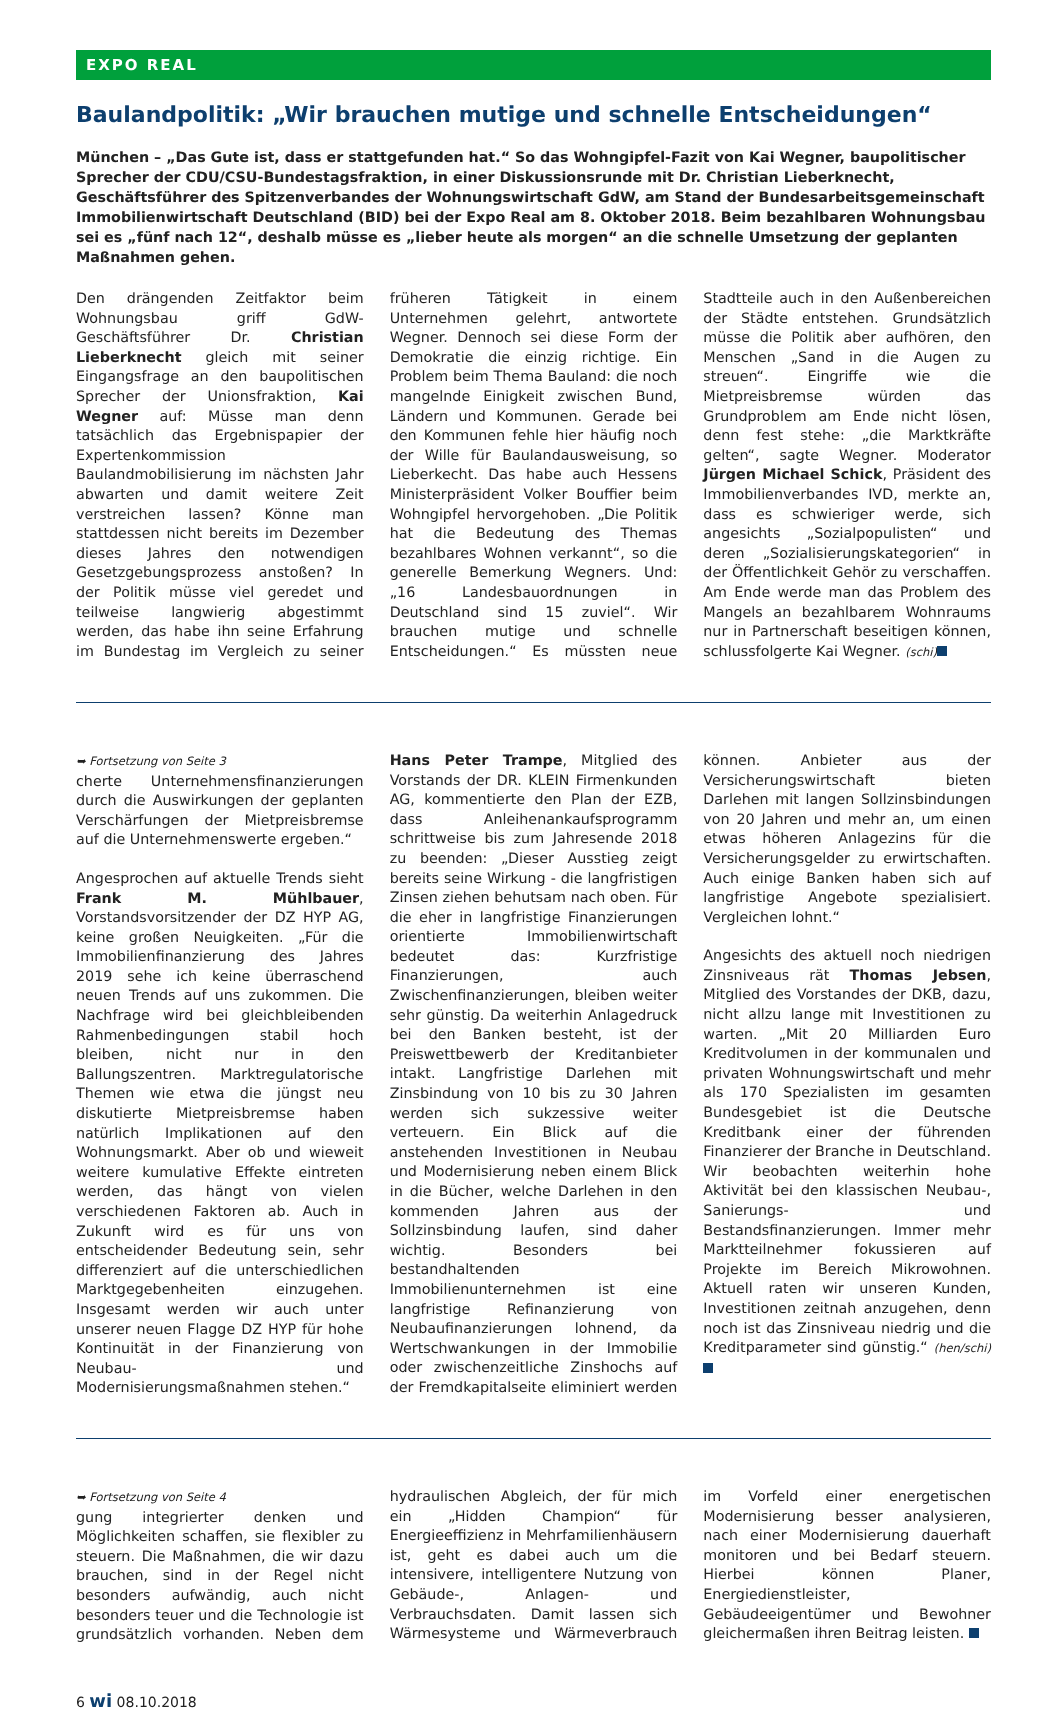EXPO REAL
Baulandpolitik: „Wir brauchen mutige und schnelle Entscheidungen“
München – „Das Gute ist, dass er stattgefunden hat.“ So das Wohngipfel-Fazit von Kai Wegner, baupolitischer Sprecher der CDU/CSU-Bundestagsfraktion, in einer Diskussionsrunde mit Dr. Christian Lieberknecht, Geschäftsführer des Spitzenverbandes der Wohnungswirtschaft GdW, am Stand der Bundesarbeitsgemeinschaft Immobilienwirtschaft Deutschland (BID) bei der Expo Real am 8. Oktober 2018. Beim bezahlbaren Wohnungsbau sei es „fünf nach 12“, deshalb müsse es „lieber heute als morgen“ an die schnelle Umsetzung der geplanten Maßnahmen gehen.
Den drängenden Zeitfaktor beim Wohnungsbau griff GdW-Geschäftsführer Dr. Christian Lieberknecht gleich mit seiner Eingangsfrage an den baupolitischen Sprecher der Unionsfraktion, Kai Wegner auf: Müsse man denn tatsächlich das Ergebnispapier der Expertenkommission Baulandmobilisierung im nächsten Jahr abwarten und damit weitere Zeit verstreichen lassen? Könne man stattdessen nicht bereits im Dezember dieses Jahres den notwendigen Gesetzgebungsprozess anstoßen? In der Politik müsse viel geredet und teilweise langwierig abgestimmt werden, das habe ihn seine Erfahrung im Bundestag im Vergleich zu seiner früheren Tätigkeit in einem Unternehmen gelehrt, antwortete Wegner. Dennoch sei diese Form der Demokratie die einzig richtige. Ein Problem beim Thema Bauland: die noch mangelnde Einigkeit zwischen Bund, Ländern und Kommunen. Gerade bei den Kommunen fehle hier häufig noch der Wille für Baulandausweisung, so Lieberkecht. Das habe auch Hessens Ministerpräsident Volker Bouffier beim Wohngipfel hervorgehoben. „Die Politik hat die Bedeutung des Themas bezahlbares Wohnen verkannt“, so die generelle Bemerkung Wegners. Und: „16 Landesbauordnungen in Deutschland sind 15 zuviel“. Wir brauchen mutige und schnelle Entscheidungen.“ Es müssten neue Stadtteile auch in den Außenbereichen der Städte entstehen. Grundsätzlich müsse die Politik aber aufhören, den Menschen „Sand in die Augen zu streuen“. Eingriffe wie die Mietpreisbremse würden das Grundproblem am Ende nicht lösen, denn fest stehe: „die Marktkräfte gelten“, sagte Wegner. Moderator Jürgen Michael Schick, Präsident des Immobilienverbandes IVD, merkte an, dass es schwieriger werde, sich angesichts „Sozialpopulisten“ und deren „Sozialisierungskategorien“ in der Öffentlichkeit Gehör zu verschaffen. Am Ende werde man das Problem des Mangels an bezahlbarem Wohnraums nur in Partnerschaft beseitigen können, schlussfolgerte Kai Wegner. (schi)
➥ Fortsetzung von Seite 3
cherte Unternehmensfinanzierungen durch die Auswirkungen der geplanten Verschärfungen der Mietpreisbremse auf die Unternehmenswerte ergeben.“
Angesprochen auf aktuelle Trends sieht Frank M. Mühlbauer, Vorstandsvorsitzender der DZ HYP AG, keine großen Neuigkeiten. „Für die Immobilienfinanzierung des Jahres 2019 sehe ich keine überraschend neuen Trends auf uns zukommen. Die Nachfrage wird bei gleichbleibenden Rahmenbedingungen stabil hoch bleiben, nicht nur in den Ballungszentren. Marktregulatorische Themen wie etwa die jüngst neu diskutierte Mietpreisbremse haben natürlich Implikationen auf den Wohnungsmarkt. Aber ob und wieweit weitere kumulative Effekte eintreten werden, das hängt von vielen verschiedenen Faktoren ab. Auch in Zukunft wird es für uns von entscheidender Bedeutung sein, sehr differenziert auf die unterschiedlichen Marktgegebenheiten einzugehen. Insgesamt werden wir auch unter unserer neuen Flagge DZ HYP für hohe Kontinuität in der Finanzierung von Neubau- und Modernisierungsmaßnahmen stehen.“
Hans Peter Trampe, Mitglied des Vorstands der DR. KLEIN Firmenkunden AG, kommentierte den Plan der EZB, dass Anleihenankaufsprogramm schrittweise bis zum Jahresende 2018 zu beenden: „Dieser Ausstieg zeigt bereits seine Wirkung - die langfristigen Zinsen ziehen behutsam nach oben. Für die eher in langfristige Finanzierungen orientierte Immobilienwirtschaft bedeutet das: Kurzfristige Finanzierungen, auch Zwischenfinanzierungen, bleiben weiter sehr günstig. Da weiterhin Anlagedruck bei den Banken besteht, ist der Preiswettbewerb der Kreditanbieter intakt. Langfristige Darlehen mit Zinsbindung von 10 bis zu 30 Jahren werden sich sukzessive weiter verteuern. Ein Blick auf die anstehenden Investitionen in Neubau und Modernisierung neben einem Blick in die Bücher, welche Darlehen in den kommenden Jahren aus der Sollzinsbindung laufen, sind daher wichtig. Besonders bei bestandhaltenden Immobilienunternehmen ist eine langfristige Refinanzierung von Neubaufinanzierungen lohnend, da Wertschwankungen in der Immobilie oder zwischenzeitliche Zinshochs auf der Fremdkapitalseite eliminiert werden können. Anbieter aus der Versicherungswirtschaft bieten Darlehen mit langen Sollzinsbindungen von 20 Jahren und mehr an, um einen etwas höheren Anlagezins für die Versicherungsgelder zu erwirtschaften. Auch einige Banken haben sich auf langfristige Angebote spezialisiert. Vergleichen lohnt.“
Angesichts des aktuell noch niedrigen Zinsniveaus rät Thomas Jebsen, Mitglied des Vorstandes der DKB, dazu, nicht allzu lange mit Investitionen zu warten. „Mit 20 Milliarden Euro Kreditvolumen in der kommunalen und privaten Wohnungswirtschaft und mehr als 170 Spezialisten im gesamten Bundesgebiet ist die Deutsche Kreditbank einer der führenden Finanzierer der Branche in Deutschland. Wir beobachten weiterhin hohe Aktivität bei den klassischen Neubau-, Sanierungs- und Bestandsfinanzierungen. Immer mehr Marktteilnehmer fokussieren auf Projekte im Bereich Mikrowohnen. Aktuell raten wir unseren Kunden, Investitionen zeitnah anzugehen, denn noch ist das Zinsniveau niedrig und die Kreditparameter sind günstig.“ (hen/schi)
➥ Fortsetzung von Seite 4
gung integrierter denken und Möglichkeiten schaffen, sie flexibler zu steuern. Die Maßnahmen, die wir dazu brauchen, sind in der Regel nicht besonders aufwändig, auch nicht besonders teuer und die Technologie ist grundsätzlich vorhanden. Neben dem hydraulischen Abgleich, der für mich ein „Hidden Champion“ für Energieeffizienz in Mehrfamilienhäusern ist, geht es dabei auch um die intensivere, intelligentere Nutzung von Gebäude-, Anlagen- und Verbrauchsdaten. Damit lassen sich Wärmesysteme und Wärmeverbrauch im Vorfeld einer energetischen Modernisierung besser analysieren, nach einer Modernisierung dauerhaft monitoren und bei Bedarf steuern. Hierbei können Planer, Energiedienstleister, Gebäudeeigentümer und Bewohner gleichermaßen ihren Beitrag leisten.
6 wi 08.10.2018